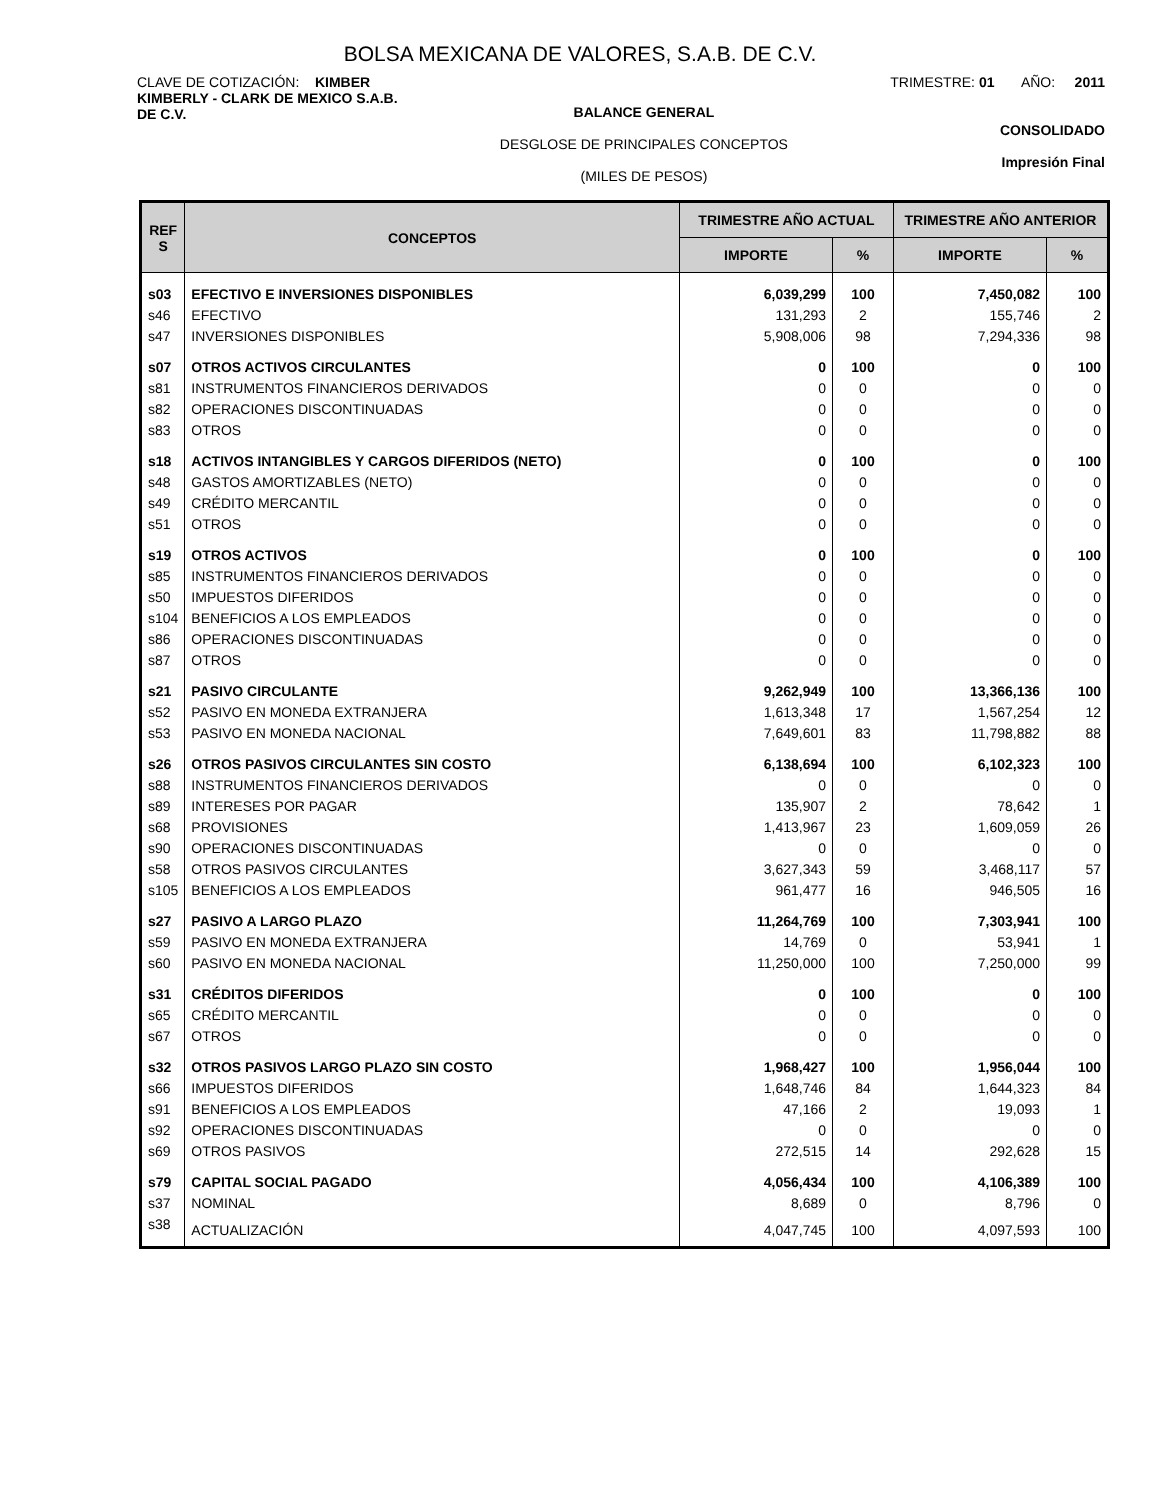BOLSA MEXICANA DE VALORES, S.A.B. DE C.V.
CLAVE DE COTIZACIÓN: KIMBER
KIMBERLY - CLARK DE MEXICO S.A.B.
DE C.V.
BALANCE GENERAL
DESGLOSE DE PRINCIPALES CONCEPTOS
(MILES DE PESOS)
TRIMESTRE: 01 AÑO: 2011
CONSOLIDADO
Impresión Final
| REF S | CONCEPTOS | TRIMESTRE AÑO ACTUAL | | TRIMESTRE AÑO ANTERIOR | |
| --- | --- | --- | --- | --- | --- |
| | | IMPORTE | % | IMPORTE | % |
| s03 | EFECTIVO E INVERSIONES DISPONIBLES | 6,039,299 | 100 | 7,450,082 | 100 |
| s46 | EFECTIVO | 131,293 | 2 | 155,746 | 2 |
| s47 | INVERSIONES DISPONIBLES | 5,908,006 | 98 | 7,294,336 | 98 |
| s07 | OTROS ACTIVOS CIRCULANTES | 0 | 100 | 0 | 100 |
| s81 | INSTRUMENTOS FINANCIEROS DERIVADOS | 0 | 0 | 0 | 0 |
| s82 | OPERACIONES DISCONTINUADAS | 0 | 0 | 0 | 0 |
| s83 | OTROS | 0 | 0 | 0 | 0 |
| s18 | ACTIVOS INTANGIBLES Y CARGOS DIFERIDOS (NETO) | 0 | 100 | 0 | 100 |
| s48 | GASTOS AMORTIZABLES (NETO) | 0 | 0 | 0 | 0 |
| s49 | CRÉDITO MERCANTIL | 0 | 0 | 0 | 0 |
| s51 | OTROS | 0 | 0 | 0 | 0 |
| s19 | OTROS ACTIVOS | 0 | 100 | 0 | 100 |
| s85 | INSTRUMENTOS FINANCIEROS DERIVADOS | 0 | 0 | 0 | 0 |
| s50 | IMPUESTOS DIFERIDOS | 0 | 0 | 0 | 0 |
| s104 | BENEFICIOS A LOS EMPLEADOS | 0 | 0 | 0 | 0 |
| s86 | OPERACIONES DISCONTINUADAS | 0 | 0 | 0 | 0 |
| s87 | OTROS | 0 | 0 | 0 | 0 |
| s21 | PASIVO CIRCULANTE | 9,262,949 | 100 | 13,366,136 | 100 |
| s52 | PASIVO EN MONEDA EXTRANJERA | 1,613,348 | 17 | 1,567,254 | 12 |
| s53 | PASIVO EN MONEDA NACIONAL | 7,649,601 | 83 | 11,798,882 | 88 |
| s26 | OTROS PASIVOS CIRCULANTES SIN COSTO | 6,138,694 | 100 | 6,102,323 | 100 |
| s88 | INSTRUMENTOS FINANCIEROS DERIVADOS | 0 | 0 | 0 | 0 |
| s89 | INTERESES POR PAGAR | 135,907 | 2 | 78,642 | 1 |
| s68 | PROVISIONES | 1,413,967 | 23 | 1,609,059 | 26 |
| s90 | OPERACIONES DISCONTINUADAS | 0 | 0 | 0 | 0 |
| s58 | OTROS PASIVOS CIRCULANTES | 3,627,343 | 59 | 3,468,117 | 57 |
| s105 | BENEFICIOS A LOS EMPLEADOS | 961,477 | 16 | 946,505 | 16 |
| s27 | PASIVO A LARGO PLAZO | 11,264,769 | 100 | 7,303,941 | 100 |
| s59 | PASIVO EN MONEDA EXTRANJERA | 14,769 | 0 | 53,941 | 1 |
| s60 | PASIVO EN MONEDA NACIONAL | 11,250,000 | 100 | 7,250,000 | 99 |
| s31 | CRÉDITOS DIFERIDOS | 0 | 100 | 0 | 100 |
| s65 | CRÉDITO MERCANTIL | 0 | 0 | 0 | 0 |
| s67 | OTROS | 0 | 0 | 0 | 0 |
| s32 | OTROS PASIVOS LARGO PLAZO SIN COSTO | 1,968,427 | 100 | 1,956,044 | 100 |
| s66 | IMPUESTOS DIFERIDOS | 1,648,746 | 84 | 1,644,323 | 84 |
| s91 | BENEFICIOS A LOS EMPLEADOS | 47,166 | 2 | 19,093 | 1 |
| s92 | OPERACIONES DISCONTINUADAS | 0 | 0 | 0 | 0 |
| s69 | OTROS PASIVOS | 272,515 | 14 | 292,628 | 15 |
| s79 | CAPITAL SOCIAL PAGADO | 4,056,434 | 100 | 4,106,389 | 100 |
| s37 | NOMINAL | 8,689 | 0 | 8,796 | 0 |
| s38 | ACTUALIZACIÓN | 4,047,745 | 100 | 4,097,593 | 100 |